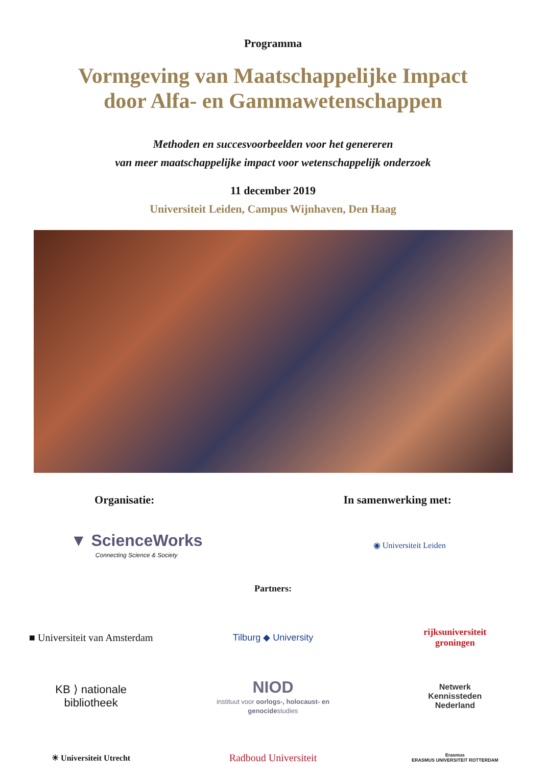Programma
Vormgeving van Maatschappelijke Impact
door Alfa- en Gammawetenschappen
Methoden en succesvoorbeelden voor het genereren
van meer maatschappelijke impact voor wetenschappelijk onderzoek
11 december 2019
Universiteit Leiden, Campus Wijnhaven, Den Haag
Organisatie: In samenwerking met:
▼ ScienceWorks
Connecting Science & Society
◉ Universiteit Leiden
Partners:
■ Universiteit van Amsterdam
Tilburg ◆ University
rijksuniversiteit
groningen
KB ⟩ nationale
bibliotheek
NIOD
instituut voor oorlogs-, holocaust- en genocidestudies
Netwerk
Kennissteden
Nederland
☀ Universiteit Utrecht
Radboud Universiteit
Erasmus
ERASMUS UNIVERSITEIT ROTTERDAM